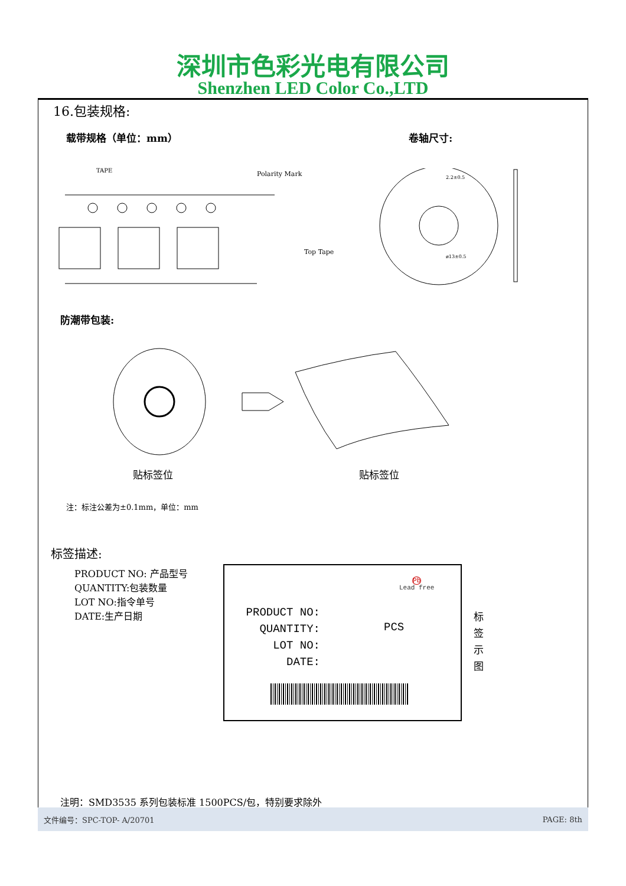深圳市色彩光电有限公司
Shenzhen LED Color Co.,LTD
16.包装规格:
载带规格（单位：mm） 卷轴尺寸:
TAPE
Polarity Mark
Top Tape
2.2±0.5
ø13±0.5
防潮带包装:
贴标签位 贴标签位
注：标注公差为±0.1mm，单位：mm
标签描述:
PRODUCT NO: 产品型号
QUANTITY:包装数量
LOT NO:指令单号
DATE:生产日期
Pb
Lead free
PRODUCT NO:
QUANTITY:
LOT NO:
DATE:
PCS
标签示图
注明：SMD3535 系列包装标准 1500PCS/包，特别要求除外
文件编号：SPC-TOP- A/20701 PAGE: 8th